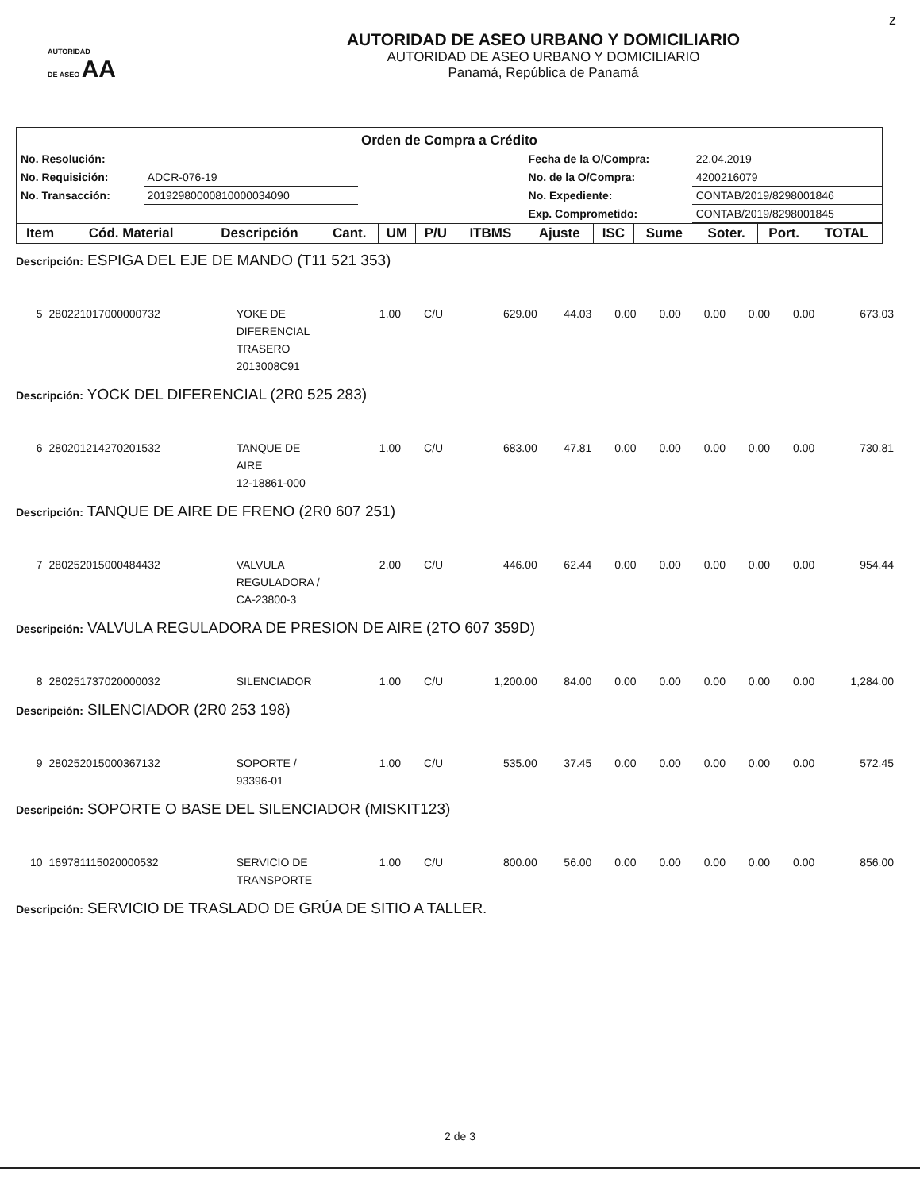z
AUTORIDAD
DE ASEO AA
AUTORIDAD DE ASEO URBANO Y DOMICILIARIO
AUTORIDAD DE ASEO URBANO Y DOMICILIARIO
Panamá, República de Panamá
Orden de Compra a Crédito
| No. Resolución: | | | Fecha de la O/Compra: | 22.04.2019 |
| No. Requisición: | ADCR-076-19 | | No. de la O/Compra: | 4200216079 |
| No. Transacción: | 20192980000810000034090 | | No. Expediente: | CONTAB/2019/8298001846 |
| | | | Exp. Comprometido: | CONTAB/2019/8298001845 |
| Item | Cód. Material | Descripción | Cant. | UM | P/U | ITBMS | Ajuste | ISC | Sume | Soter. | Port. | TOTAL |
| --- | --- | --- | --- | --- | --- | --- | --- | --- | --- | --- | --- | --- |
| Descripción: ESPIGA DEL EJE DE MANDO (T11 521 353) | | | | | | | | | | | | |
| 5 | 280221017000000732 | YOKE DE DIFERENCIAL TRASERO 2013008C91 | 1.00 | C/U | 629.00 | 44.03 | 0.00 | 0.00 | 0.00 | 0.00 | 0.00 | 673.03 |
| Descripción: YOCK DEL DIFERENCIAL (2R0 525 283) | | | | | | | | | | | | |
| 6 | 280201214270201532 | TANQUE DE AIRE 12-18861-000 | 1.00 | C/U | 683.00 | 47.81 | 0.00 | 0.00 | 0.00 | 0.00 | 0.00 | 730.81 |
| Descripción: TANQUE DE AIRE DE FRENO (2R0 607 251) | | | | | | | | | | | | |
| 7 | 280252015000484432 | VALVULA REGULADORA / CA-23800-3 | 2.00 | C/U | 446.00 | 62.44 | 0.00 | 0.00 | 0.00 | 0.00 | 0.00 | 954.44 |
| Descripción: VALVULA REGULADORA DE PRESION DE AIRE (2TO 607 359D) | | | | | | | | | | | | |
| 8 | 280251737020000032 | SILENCIADOR | 1.00 | C/U | 1,200.00 | 84.00 | 0.00 | 0.00 | 0.00 | 0.00 | 0.00 | 1,284.00 |
| Descripción: SILENCIADOR (2R0 253 198) | | | | | | | | | | | | |
| 9 | 280252015000367132 | SOPORTE / 93396-01 | 1.00 | C/U | 535.00 | 37.45 | 0.00 | 0.00 | 0.00 | 0.00 | 0.00 | 572.45 |
| Descripción: SOPORTE O BASE DEL SILENCIADOR (MISKIT123) | | | | | | | | | | | | |
| 10 | 169781115020000532 | SERVICIO DE TRANSPORTE | 1.00 | C/U | 800.00 | 56.00 | 0.00 | 0.00 | 0.00 | 0.00 | 0.00 | 856.00 |
| Descripción: SERVICIO DE TRASLADO DE GRÚA DE SITIO A TALLER. | | | | | | | | | | | | |
2 de 3